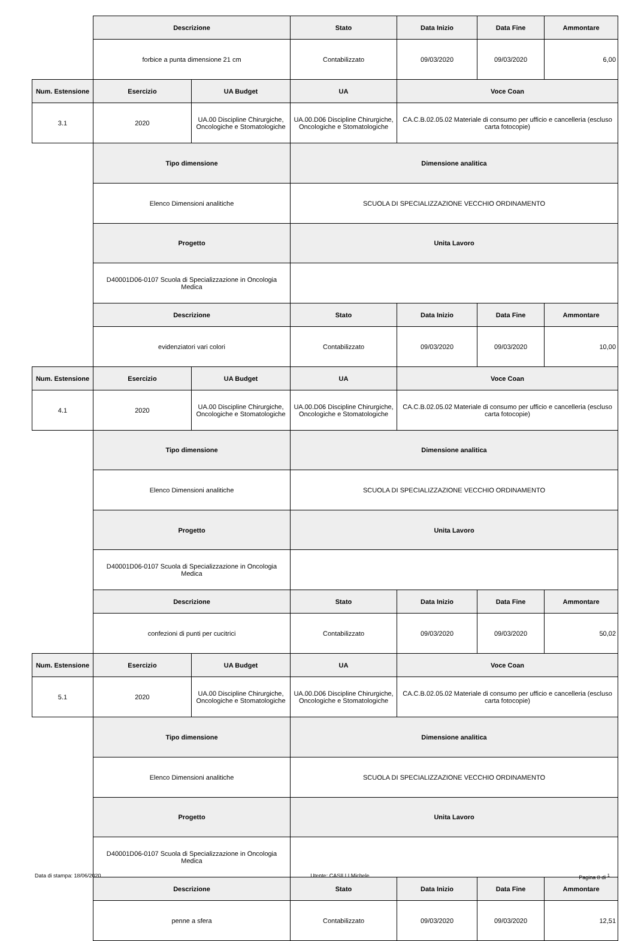| | Descrizione | | Stato | Data Inizio | Data Fine | Ammontare |
| | forbice a punta dimensione 21 cm | | Contabilizzato | 09/03/2020 | 09/03/2020 | 6,00 |
| Num. Estensione | Esercizio | UA Budget | UA | Voce Coan | | |
| 3.1 | 2020 | UA.00 Discipline Chirurgiche, Oncologiche e Stomatologiche | UA.00.D06 Discipline Chirurgiche, Oncologiche e Stomatologiche | CA.C.B.02.05.02 Materiale di consumo per ufficio e cancelleria (escluso carta fotocopie) | | |
| | Tipo dimensione | | Dimensione analitica | | | |
| | Elenco Dimensioni analitiche | | SCUOLA DI SPECIALIZZAZIONE VECCHIO ORDINAMENTO | | | |
| | Progetto | | Unita Lavoro | | | |
| | D40001D06-0107 Scuola di Specializzazione in Oncologia Medica | | | | | |
| | Descrizione | | Stato | Data Inizio | Data Fine | Ammontare |
| | evidenziatori vari colori | | Contabilizzato | 09/03/2020 | 09/03/2020 | 10,00 |
| Num. Estensione | Esercizio | UA Budget | UA | Voce Coan | | |
| 4.1 | 2020 | UA.00 Discipline Chirurgiche, Oncologiche e Stomatologiche | UA.00.D06 Discipline Chirurgiche, Oncologiche e Stomatologiche | CA.C.B.02.05.02 Materiale di consumo per ufficio e cancelleria (escluso carta fotocopie) | | |
| | Tipo dimensione | | Dimensione analitica | | | |
| | Elenco Dimensioni analitiche | | SCUOLA DI SPECIALIZZAZIONE VECCHIO ORDINAMENTO | | | |
| | Progetto | | Unita Lavoro | | | |
| | D40001D06-0107 Scuola di Specializzazione in Oncologia Medica | | | | | |
| | Descrizione | | Stato | Data Inizio | Data Fine | Ammontare |
| | confezioni di punti per cucitrici | | Contabilizzato | 09/03/2020 | 09/03/2020 | 50,02 |
| Num. Estensione | Esercizio | UA Budget | UA | Voce Coan | | |
| 5.1 | 2020 | UA.00 Discipline Chirurgiche, Oncologiche e Stomatologiche | UA.00.D06 Discipline Chirurgiche, Oncologiche e Stomatologiche | CA.C.B.02.05.02 Materiale di consumo per ufficio e cancelleria (escluso carta fotocopie) | | |
| | Tipo dimensione | | Dimensione analitica | | | |
| | Elenco Dimensioni analitiche | | SCUOLA DI SPECIALIZZAZIONE VECCHIO ORDINAMENTO | | | |
| | Progetto | | Unita Lavoro | | | |
| | D40001D06-0107 Scuola di Specializzazione in Oncologia Medica | | | | | |
| | Descrizione | | Stato | Data Inizio | Data Fine | Ammontare |
| | penne a sfera | | Contabilizzato | 09/03/2020 | 09/03/2020 | 12,51 |
Data di stampa: 18/06/2020 Utente: CASILLI Michele Pagina 8 di <sup>1</sup>